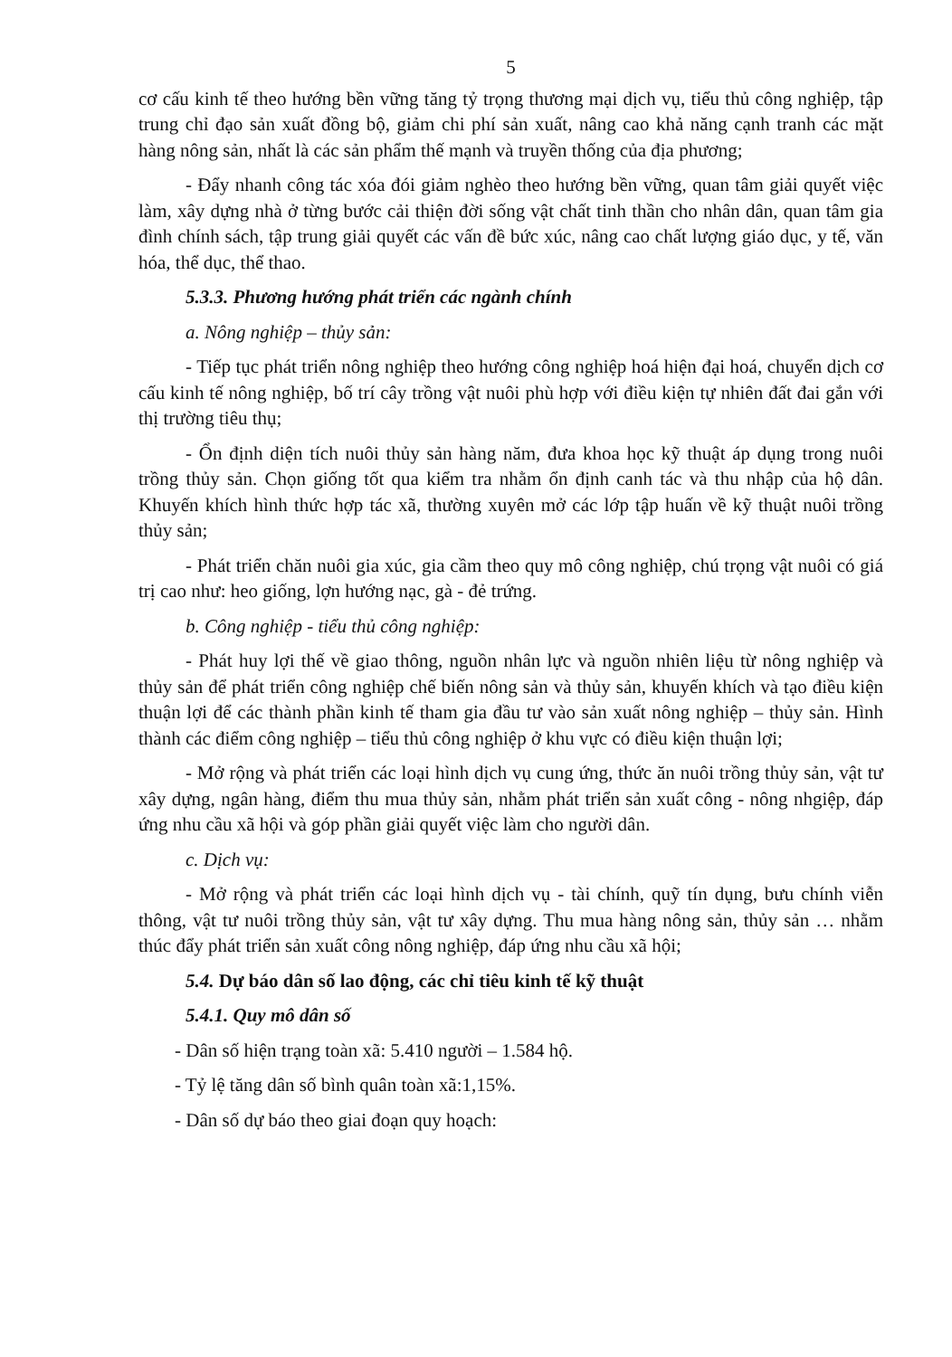5
cơ cấu kinh tế theo hướng bền vững tăng tỷ trọng thương mại dịch vụ, tiểu thủ công nghiệp, tập trung chỉ đạo sản xuất đồng bộ, giảm chi phí sản xuất, nâng cao khả năng cạnh tranh các mặt hàng nông sản, nhất là các sản phẩm thế mạnh và truyền thống của địa phương;
- Đẩy nhanh công tác xóa đói giảm nghèo theo hướng bền vững, quan tâm giải quyết việc làm, xây dựng nhà ở từng bước cải thiện đời sống vật chất tinh thần cho nhân dân, quan tâm gia đình chính sách, tập trung giải quyết các vấn đề bức xúc, nâng cao chất lượng giáo dục, y tế, văn hóa, thể dục, thể thao.
5.3.3. Phương hướng phát triển các ngành chính
a. Nông nghiệp – thủy sản:
- Tiếp tục phát triển nông nghiệp theo hướng công nghiệp hoá hiện đại hoá, chuyển dịch cơ cấu kinh tế nông nghiệp, bố trí cây trồng vật nuôi phù hợp với điều kiện tự nhiên đất đai gắn với thị trường tiêu thụ;
- Ổn định diện tích nuôi thủy sản hàng năm, đưa khoa học kỹ thuật áp dụng trong nuôi trồng thủy sản. Chọn giống tốt qua kiểm tra nhằm ổn định canh tác và thu nhập của hộ dân. Khuyến khích hình thức hợp tác xã, thường xuyên mở các lớp tập huấn về kỹ thuật nuôi trồng thủy sản;
- Phát triển chăn nuôi gia xúc, gia cầm theo quy mô công nghiệp, chú trọng vật nuôi có giá trị cao như: heo giống, lợn hướng nạc, gà - đẻ trứng.
b. Công nghiệp - tiểu thủ công nghiệp:
- Phát huy lợi thế về giao thông, nguồn nhân lực và nguồn nhiên liệu từ nông nghiệp và thủy sản để phát triển công nghiệp chế biến nông sản và thủy sản, khuyến khích và tạo điều kiện thuận lợi để các thành phần kinh tế tham gia đầu tư vào sản xuất nông nghiệp – thủy sản. Hình thành các điểm công nghiệp – tiểu thủ công nghiệp ở khu vực có điều kiện thuận lợi;
- Mở rộng và phát triển các loại hình dịch vụ cung ứng, thức ăn nuôi trồng thủy sản, vật tư xây dựng, ngân hàng, điểm thu mua thủy sản, nhằm phát triển sản xuất công - nông nhgiệp, đáp ứng nhu cầu xã hội và góp phần giải quyết việc làm cho người dân.
c. Dịch vụ:
- Mở rộng và phát triển các loại hình dịch vụ - tài chính, quỹ tín dụng, bưu chính viễn thông, vật tư nuôi trồng thủy sản, vật tư xây dựng. Thu mua hàng nông sản, thủy sản … nhằm thúc đẩy phát triển sản xuất công nông nghiệp, đáp ứng nhu cầu xã hội;
5.4. Dự báo dân số lao động, các chỉ tiêu kinh tế kỹ thuật
5.4.1. Quy mô dân số
- Dân số hiện trạng toàn xã: 5.410 người – 1.584 hộ.
- Tỷ lệ tăng dân số bình quân toàn xã:1,15%.
- Dân số dự báo theo giai đoạn quy hoạch: